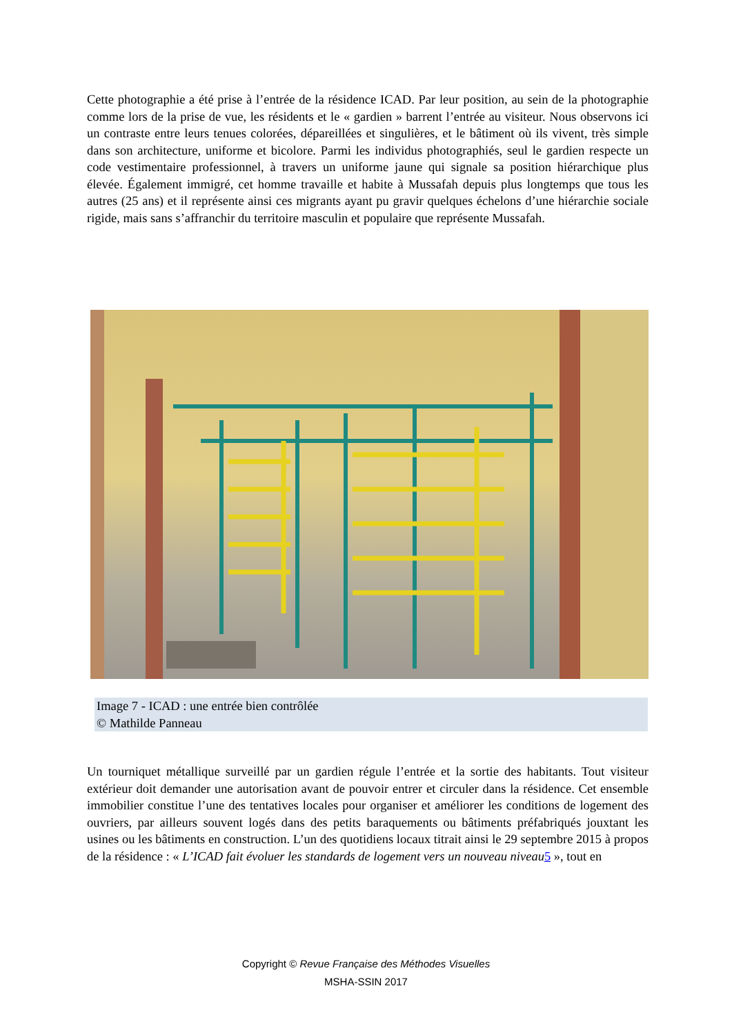Cette photographie a été prise à l’entrée de la résidence ICAD. Par leur position, au sein de la photographie comme lors de la prise de vue, les résidents et le « gardien » barrent l’entrée au visiteur. Nous observons ici un contraste entre leurs tenues colorées, dépareillées et singulières, et le bâtiment où ils vivent, très simple dans son architecture, uniforme et bicolore. Parmi les individus photographiés, seul le gardien respecte un code vestimentaire professionnel, à travers un uniforme jaune qui signale sa position hiérarchique plus élevée. Également immigré, cet homme travaille et habite à Mussafah depuis plus longtemps que tous les autres (25 ans) et il représente ainsi ces migrants ayant pu gravir quelques échelons d’une hiérarchie sociale rigide, mais sans s’affranchir du territoire masculin et populaire que représente Mussafah.
Image 7 - ICAD : une entrée bien contrôlée
© Mathilde Panneau
Un tourniquet métallique surveillé par un gardien régule l’entrée et la sortie des habitants. Tout visiteur extérieur doit demander une autorisation avant de pouvoir entrer et circuler dans la résidence. Cet ensemble immobilier constitue l’une des tentatives locales pour organiser et améliorer les conditions de logement des ouvriers, par ailleurs souvent logés dans des petits baraquements ou bâtiments préfabriqués jouxtant les usines ou les bâtiments en construction. L’un des quotidiens locaux titrait ainsi le 29 septembre 2015 à propos de la résidence : « L’ICAD fait évoluer les standards de logement vers un nouveau niveau 5 », tout en
Copyright © Revue Française des Méthodes Visuelles
MSHA-SSIN 2017